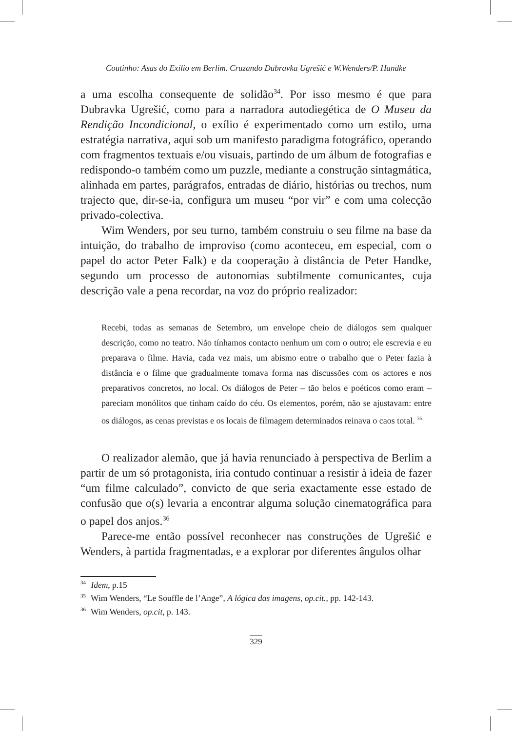Coutinho: Asas do Exílio em Berlim. Cruzando Dubravka Ugrešić e W.Wenders/P. Handke
a uma escolha consequente de solidão<sup>34</sup>. Por isso mesmo é que para Dubravka Ugrešić, como para a narradora autodiegética de O Museu da Rendição Incondicional, o exílio é experimentado como um estilo, uma estratégia narrativa, aqui sob um manifesto paradigma fotográfico, operando com fragmentos textuais e/ou visuais, partindo de um álbum de fotografias e redispondo-o também como um puzzle, mediante a construção sintagmática, alinhada em partes, parágrafos, entradas de diário, histórias ou trechos, num trajecto que, dir-se-ia, configura um museu “por vir” e com uma colecção privado-colectiva.
Wim Wenders, por seu turno, também construiu o seu filme na base da intuição, do trabalho de improviso (como aconteceu, em especial, com o papel do actor Peter Falk) e da cooperação à distância de Peter Handke, segundo um processo de autonomias subtilmente comunicantes, cuja descrição vale a pena recordar, na voz do próprio realizador:
Recebi, todas as semanas de Setembro, um envelope cheio de diálogos sem qualquer descrição, como no teatro. Não tínhamos contacto nenhum um com o outro; ele escrevia e eu preparava o filme. Havia, cada vez mais, um abismo entre o trabalho que o Peter fazia à distância e o filme que gradualmente tomava forma nas discussões com os actores e nos preparativos concretos, no local. Os diálogos de Peter – tão belos e poéticos como eram – pareciam monólitos que tinham caído do céu. Os elementos, porém, não se ajustavam: entre os diálogos, as cenas previstas e os locais de filmagem determinados reinava o caos total. <sup>35</sup>
O realizador alemão, que já havia renunciado à perspectiva de Berlim a partir de um só protagonista, iria contudo continuar a resistir à ideia de fazer “um filme calculado”, convicto de que seria exactamente esse estado de confusão que o(s) levaria a encontrar alguma solução cinematográfica para o papel dos anjos.<sup>36</sup>
Parece-me então possível reconhecer nas construções de Ugrešić e Wenders, à partida fragmentadas, e a explorar por diferentes ângulos olhar
<sup>34</sup> Idem, p.15
<sup>35</sup> Wim Wenders, “Le Souffle de l’Ange”, A lógica das imagens, op.cit., pp. 142-143.
<sup>36</sup> Wim Wenders, op.cit, p. 143.
329